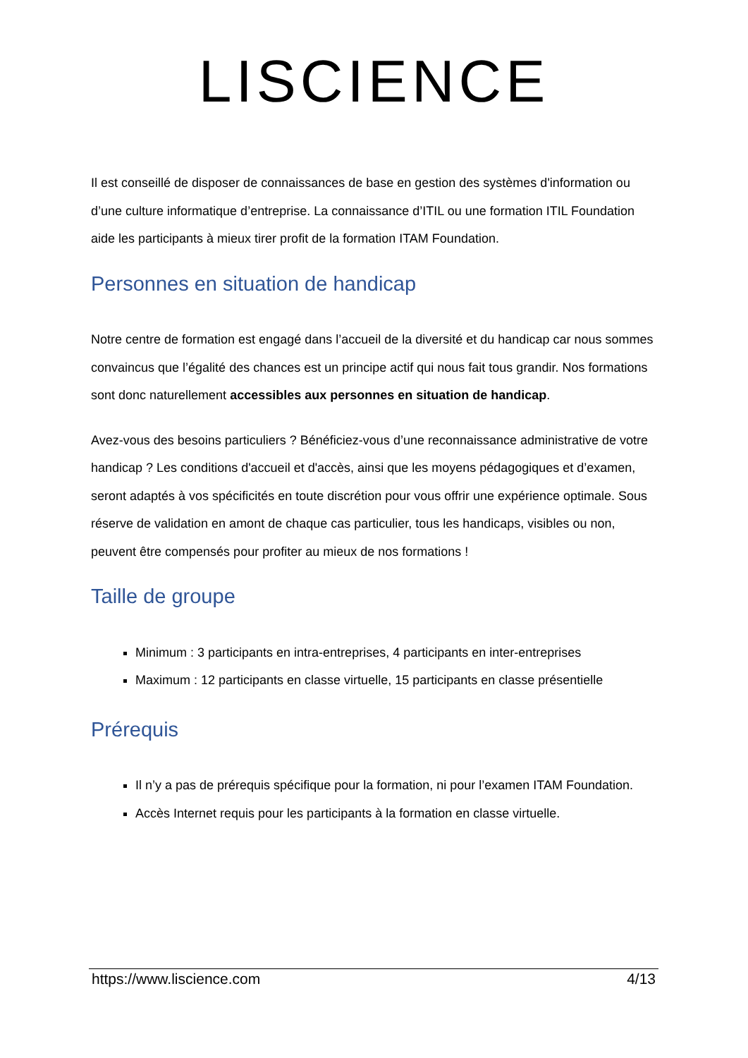LISCIENCE
Il est conseillé de disposer de connaissances de base en gestion des systèmes d'information ou d’une culture informatique d’entreprise. La connaissance d’ITIL ou une formation ITIL Foundation aide les participants à mieux tirer profit de la formation ITAM Foundation.
Personnes en situation de handicap
Notre centre de formation est engagé dans l’accueil de la diversité et du handicap car nous sommes convaincus que l’égalité des chances est un principe actif qui nous fait tous grandir. Nos formations sont donc naturellement accessibles aux personnes en situation de handicap.
Avez-vous des besoins particuliers ? Bénéficiez-vous d’une reconnaissance administrative de votre handicap ? Les conditions d'accueil et d'accès, ainsi que les moyens pédagogiques et d’examen, seront adaptés à vos spécificités en toute discrétion pour vous offrir une expérience optimale. Sous réserve de validation en amont de chaque cas particulier, tous les handicaps, visibles ou non, peuvent être compensés pour profiter au mieux de nos formations !
Taille de groupe
Minimum : 3 participants en intra-entreprises, 4 participants en inter-entreprises
Maximum : 12 participants en classe virtuelle, 15 participants en classe présentielle
Prérequis
Il n’y a pas de prérequis spécifique pour la formation, ni pour l’examen ITAM Foundation.
Accès Internet requis pour les participants à la formation en classe virtuelle.
https://www.liscience.com 4/13